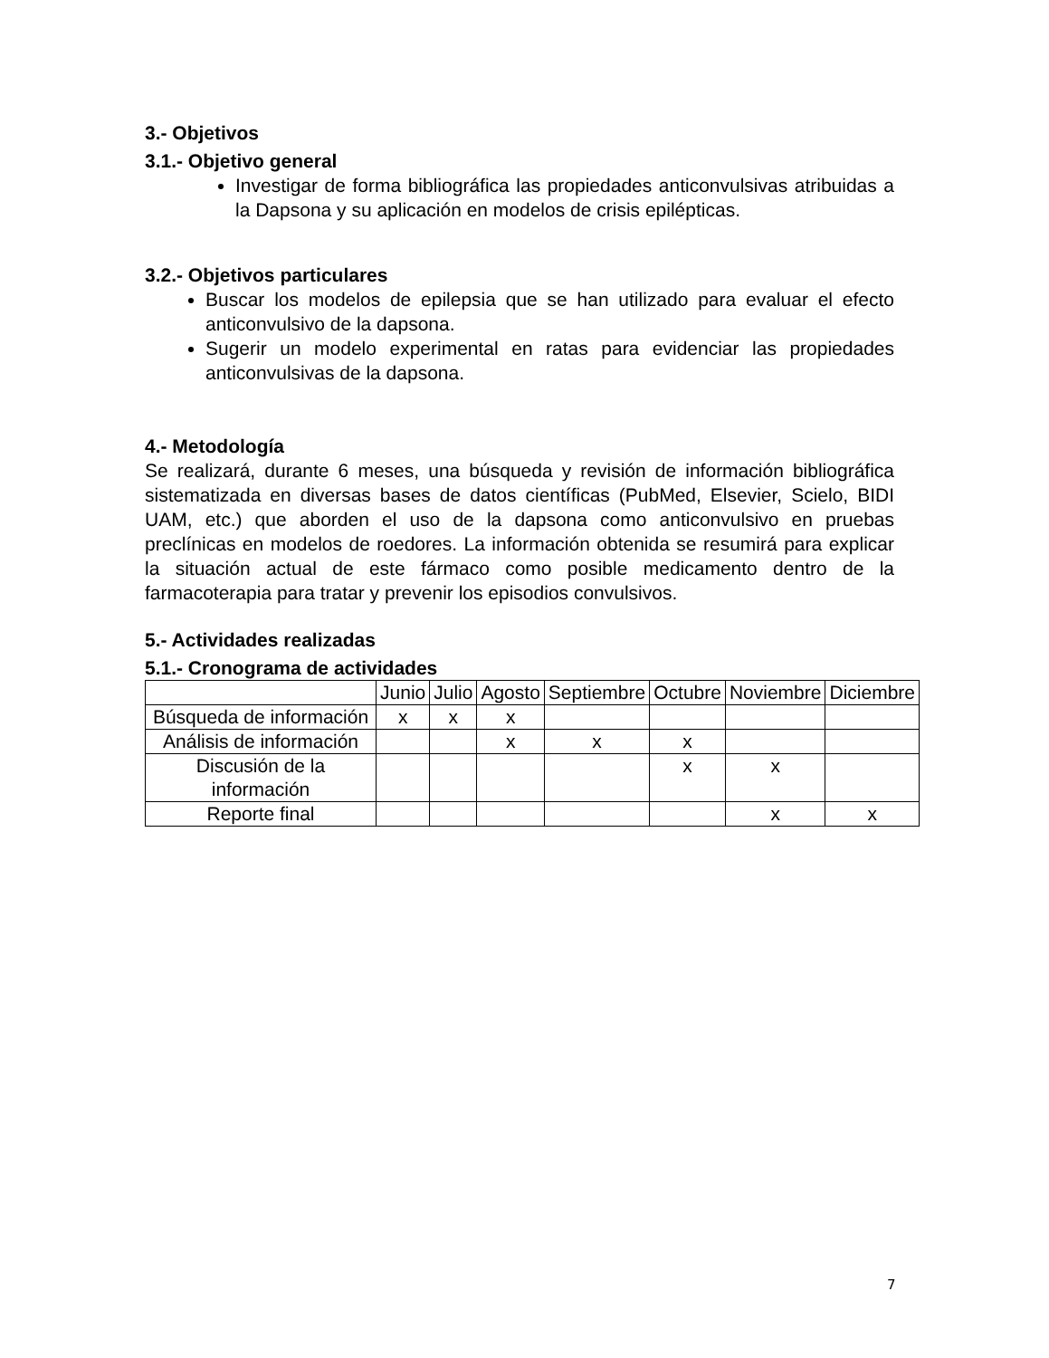3.- Objetivos
3.1.- Objetivo general
Investigar de forma bibliográfica las propiedades anticonvulsivas atribuidas a la Dapsona y su aplicación en modelos de crisis epilépticas.
3.2.- Objetivos particulares
Buscar los modelos de epilepsia que se han utilizado para evaluar el efecto anticonvulsivo de la dapsona.
Sugerir un modelo experimental en ratas para evidenciar las propiedades anticonvulsivas de la dapsona.
4.- Metodología
Se realizará, durante 6 meses, una búsqueda y revisión de información bibliográfica sistematizada en diversas bases de datos científicas (PubMed, Elsevier, Scielo, BIDI UAM, etc.) que aborden el uso de la dapsona como anticonvulsivo en pruebas preclínicas en modelos de roedores. La información obtenida se resumirá para explicar la situación actual de este fármaco como posible medicamento dentro de la farmacoterapia para tratar y prevenir los episodios convulsivos.
5.- Actividades realizadas
5.1.- Cronograma de actividades
| | Junio | Julio | Agosto | Septiembre | Octubre | Noviembre | Diciembre |
| Búsqueda de información | x | x | x | | | | |
| Análisis de información | | | x | x | x | | |
| Discusión de la información | | | | | x | x | |
| Reporte final | | | | | | x | x |
7